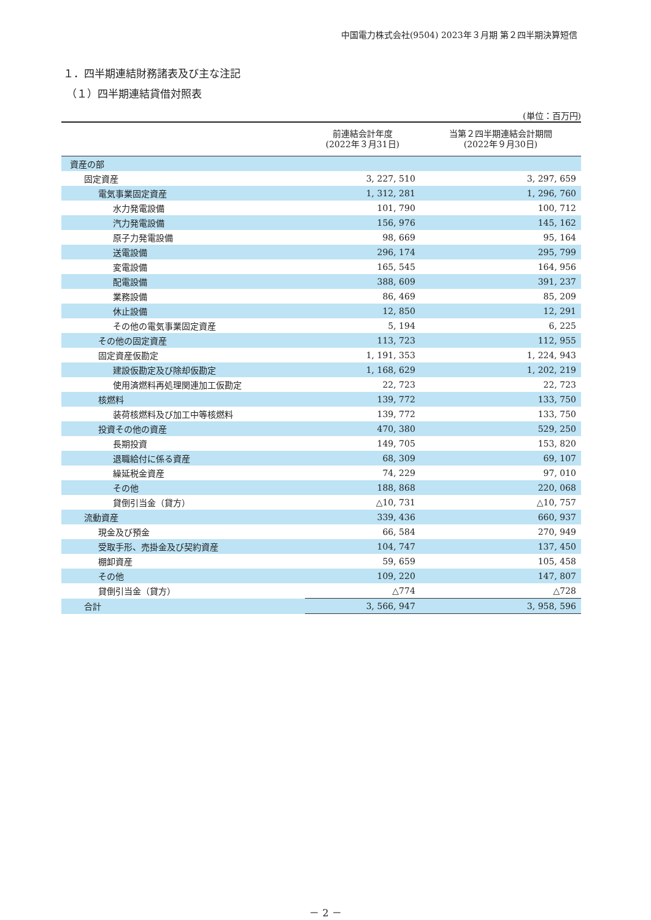中国電力株式会社(9504) 2023年３月期 第２四半期決算短信
１．四半期連結財務諸表及び主な注記
（１）四半期連結貸借対照表
(単位：百万円)
| | 前連結会計年度 (2022年３月31日) | 当第２四半期連結会計期間 (2022年９月30日) |
| --- | --- | --- |
| 資産の部 | | |
| 固定資産 | 3, 227, 510 | 3, 297, 659 |
| 電気事業固定資産 | 1, 312, 281 | 1, 296, 760 |
| 水力発電設備 | 101, 790 | 100, 712 |
| 汽力発電設備 | 156, 976 | 145, 162 |
| 原子力発電設備 | 98, 669 | 95, 164 |
| 送電設備 | 296, 174 | 295, 799 |
| 変電設備 | 165, 545 | 164, 956 |
| 配電設備 | 388, 609 | 391, 237 |
| 業務設備 | 86, 469 | 85, 209 |
| 休止設備 | 12, 850 | 12, 291 |
| その他の電気事業固定資産 | 5, 194 | 6, 225 |
| その他の固定資産 | 113, 723 | 112, 955 |
| 固定資産仮勘定 | 1, 191, 353 | 1, 224, 943 |
| 建設仮勘定及び除却仮勘定 | 1, 168, 629 | 1, 202, 219 |
| 使用済燃料再処理関連加工仮勘定 | 22, 723 | 22, 723 |
| 核燃料 | 139, 772 | 133, 750 |
| 装荷核燃料及び加工中等核燃料 | 139, 772 | 133, 750 |
| 投資その他の資産 | 470, 380 | 529, 250 |
| 長期投資 | 149, 705 | 153, 820 |
| 退職給付に係る資産 | 68, 309 | 69, 107 |
| 繰延税金資産 | 74, 229 | 97, 010 |
| その他 | 188, 868 | 220, 068 |
| 貸倒引当金（貸方） | △10, 731 | △10, 757 |
| 流動資産 | 339, 436 | 660, 937 |
| 現金及び預金 | 66, 584 | 270, 949 |
| 受取手形、売掛金及び契約資産 | 104, 747 | 137, 450 |
| 棚卸資産 | 59, 659 | 105, 458 |
| その他 | 109, 220 | 147, 807 |
| 貸倒引当金（貸方） | △774 | △728 |
| 合計 | 3, 566, 947 | 3, 958, 596 |
－ 2 －